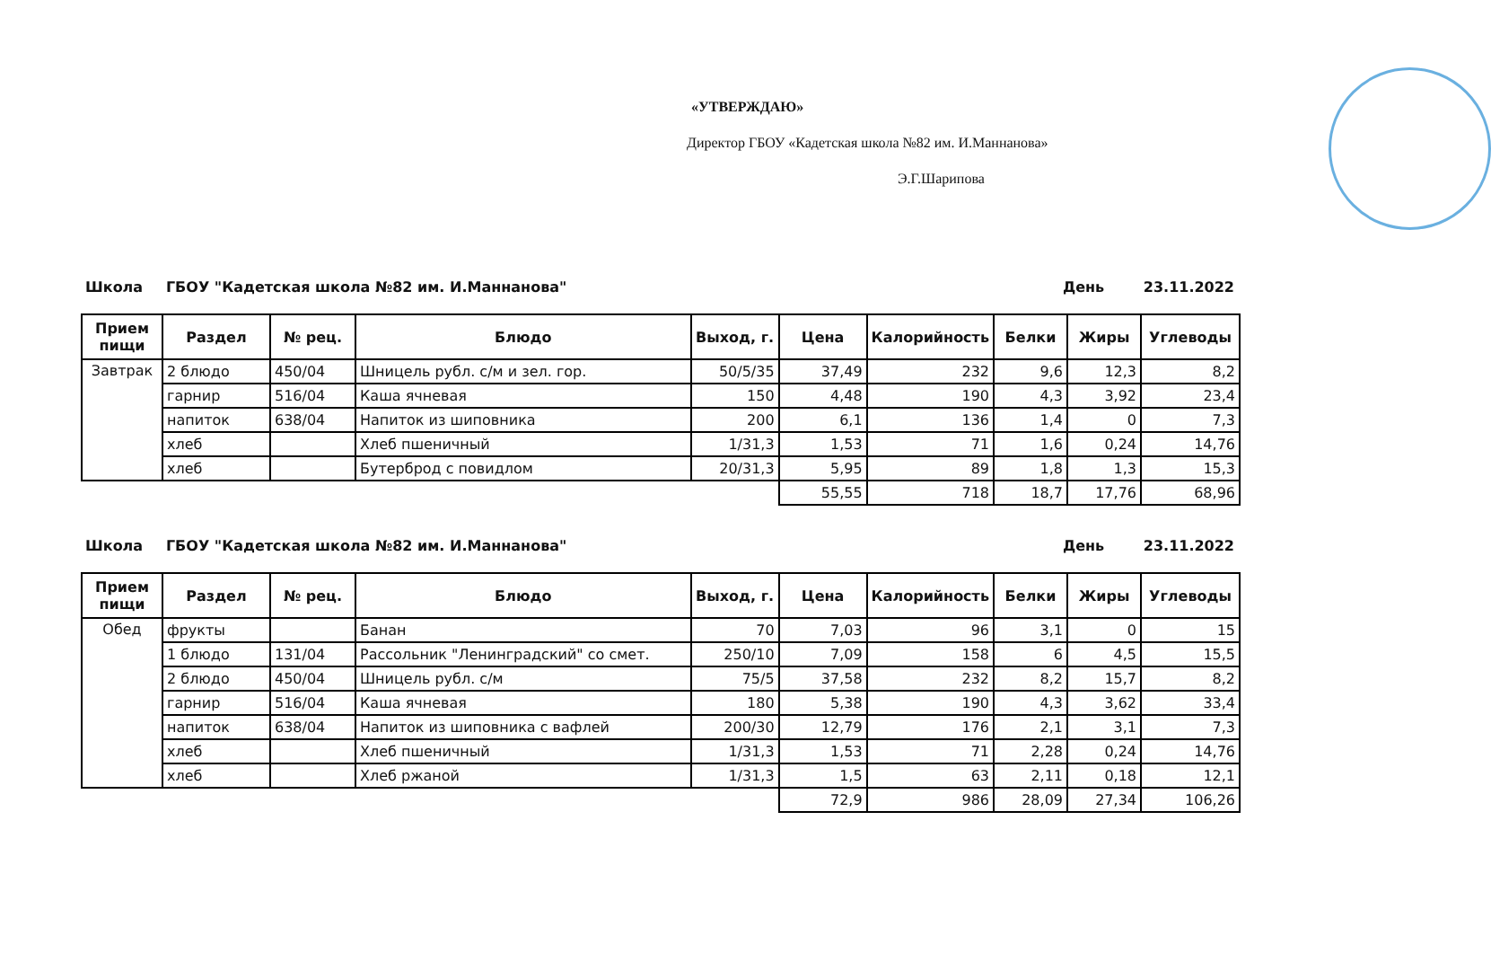«УТВЕРЖДАЮ»
Директор ГБОУ «Кадетская школа №82 им. И.Маннанова»
Э.Г.Шарипова
Школа ГБОУ "Кадетская школа №82 им. И.Маннанова" День 23.11.2022
| Прием пищи | Раздел | № рец. | Блюдо | Выход, г. | Цена | Калорийность | Белки | Жиры | Углеводы |
| --- | --- | --- | --- | --- | --- | --- | --- | --- | --- |
| Завтрак | 2 блюдо | 450/04 | Шницель рубл. с/м и зел. гор. | 50/5/35 | 37,49 | 232 | 9,6 | 12,3 | 8,2 |
| | гарнир | 516/04 | Каша ячневая | 150 | 4,48 | 190 | 4,3 | 3,92 | 23,4 |
| | напиток | 638/04 | Напиток из шиповника | 200 | 6,1 | 136 | 1,4 | 0 | 7,3 |
| | хлеб | | Хлеб пшеничный | 1/31,3 | 1,53 | 71 | 1,6 | 0,24 | 14,76 |
| | хлеб | | Бутерброд с повидлом | 20/31,3 | 5,95 | 89 | 1,8 | 1,3 | 15,3 |
| | | | | | 55,55 | 718 | 18,7 | 17,76 | 68,96 |
Школа ГБОУ "Кадетская школа №82 им. И.Маннанова" День 23.11.2022
| Прием пищи | Раздел | № рец. | Блюдо | Выход, г. | Цена | Калорийность | Белки | Жиры | Углеводы |
| --- | --- | --- | --- | --- | --- | --- | --- | --- | --- |
| Обед | фрукты | | Банан | 70 | 7,03 | 96 | 3,1 | 0 | 15 |
| | 1 блюдо | 131/04 | Рассольник "Ленинградский" со смет. | 250/10 | 7,09 | 158 | 6 | 4,5 | 15,5 |
| | 2 блюдо | 450/04 | Шницель рубл. с/м | 75/5 | 37,58 | 232 | 8,2 | 15,7 | 8,2 |
| | гарнир | 516/04 | Каша ячневая | 180 | 5,38 | 190 | 4,3 | 3,62 | 33,4 |
| | напиток | 638/04 | Напиток из шиповника с вафлей | 200/30 | 12,79 | 176 | 2,1 | 3,1 | 7,3 |
| | хлеб | | Хлеб пшеничный | 1/31,3 | 1,53 | 71 | 2,28 | 0,24 | 14,76 |
| | хлеб | | Хлеб ржаной | 1/31,3 | 1,5 | 63 | 2,11 | 0,18 | 12,1 |
| | | | | | 72,9 | 986 | 28,09 | 27,34 | 106,26 |